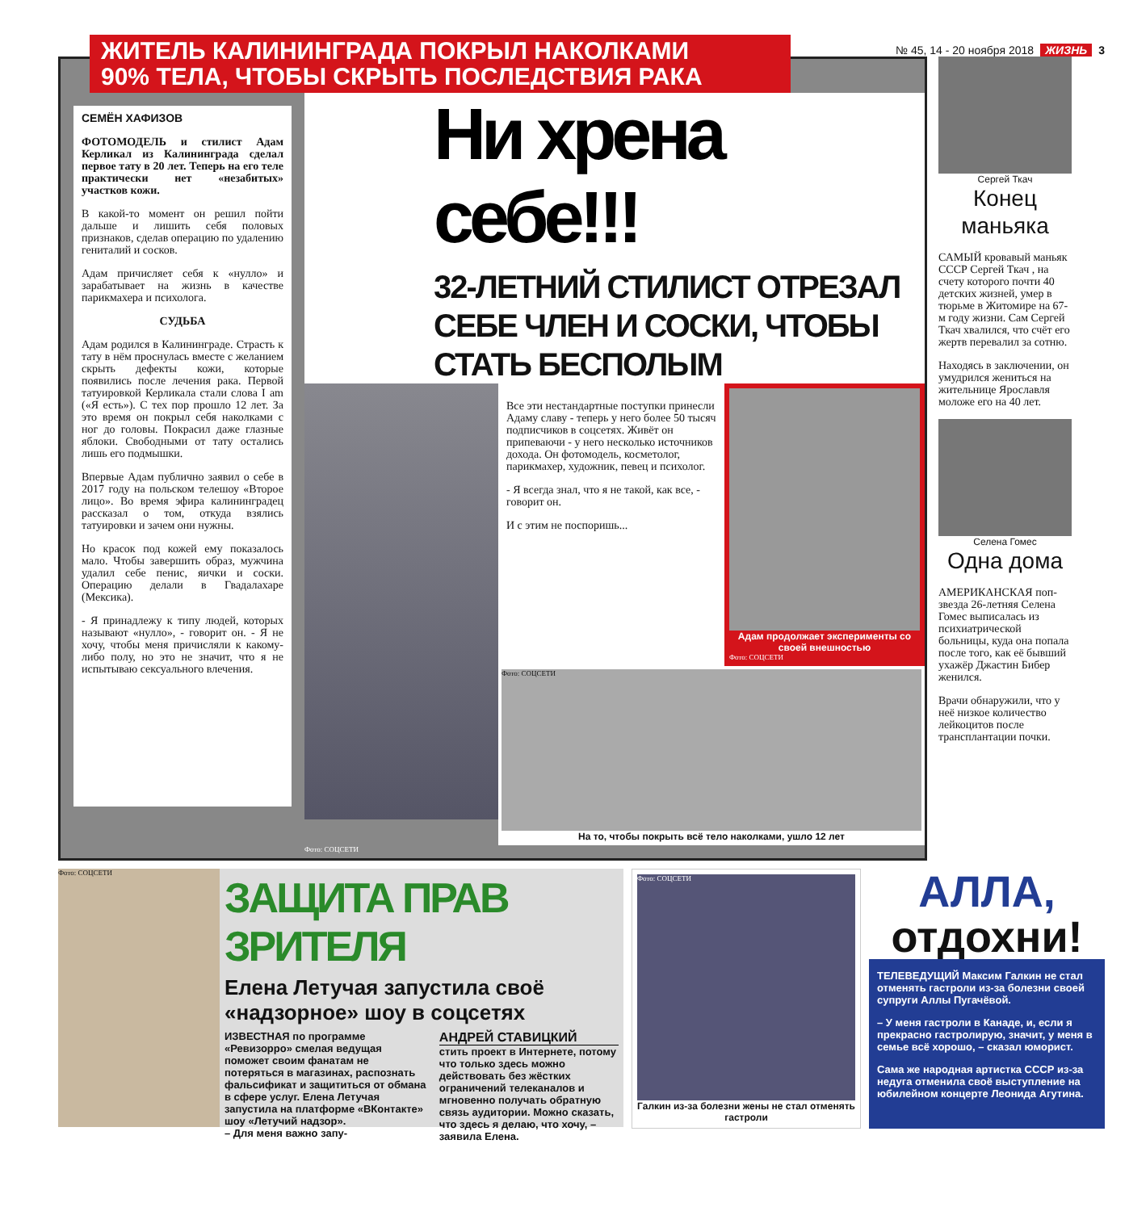№ 45, 14 - 20 ноября 2018 ЖИЗНЬ 3
ЖИТЕЛЬ КАЛИНИНГРАДА ПОКРЫЛ НАКОЛКАМИ
90% ТЕЛА, ЧТОБЫ СКРЫТЬ ПОСЛЕДСТВИЯ РАКА
СЕМЁН ХАФИЗОВ
ФОТОМОДЕЛЬ и стилист Адам Керликал из Калининграда сделал первое тату в 20 лет. Теперь на его теле практически нет «незабитых» участков кожи.
В какой-то момент он решил пойти дальше и лишить себя половых признаков, сделав операцию по удалению гениталий и сосков.
Адам причисляет себя к «нулло» и зарабатывает на жизнь в качестве парикмахера и психолога.
СУДЬБА
Адам родился в Калининграде. Страсть к тату в нём проснулась вместе с желанием скрыть дефекты кожи, которые появились после лечения рака. Первой татуировкой Керликала стали слова I am («Я есть»). С тех пор прошло 12 лет. За это время он покрыл себя наколками с ног до головы. Покрасил даже глазные яблоки. Свободными от тату остались лишь его подмышки.
Впервые Адам публично заявил о себе в 2017 году на польском телешоу «Второе лицо». Во время эфира калининградец рассказал о том, откуда взялись татуировки и зачем они нужны.
Но красок под кожей ему показалось мало. Чтобы завершить образ, мужчина удалил себе пенис, яички и соски. Операцию делали в Гвадалахаре (Мексика).
- Я принадлежу к типу людей, которых называют «нулло», - говорит он. - Я не хочу, чтобы меня причисляли к какому-либо полу, но это не значит, что я не испытываю сексуального влечения.
Ни хрена себе!!!
32-ЛЕТНИЙ СТИЛИСТ ОТРЕЗАЛ СЕБЕ ЧЛЕН И СОСКИ, ЧТОБЫ СТАТЬ БЕСПОЛЫМ
Все эти нестандартные поступки принесли Адаму славу - теперь у него более 50 тысяч подписчиков в соцсетях. Живёт он припеваючи - у него несколько источников дохода. Он фотомодель, косметолог, парикмахер, художник, певец и психолог.
- Я всегда знал, что я не такой, как все, - говорит он.
И с этим не поспоришь...
Адам продолжает эксперименты со своей внешностью
Фото: СОЦСЕТИ
Фото: СОЦСЕТИ
На то, чтобы покрыть всё тело наколками, ушло 12 лет
Фото: СОЦСЕТИ
Сергей Ткач
Конец маньяка
САМЫЙ кровавый маньяк СССР Сергей Ткач , на счету которого почти 40 детских жизней, умер в тюрьме в Житомире на 67-м году жизни. Сам Сергей Ткач хвалился, что счёт его жертв перевалил за сотню.
Находясь в заключении, он умудрился жениться на жительнице Ярославля моложе его на 40 лет.
Селена Гомес
Одна дома
АМЕРИКАНСКАЯ поп-звезда 26-летняя Селена Гомес выписалась из психиатрической больницы, куда она попала после того, как её бывший ухажёр Джастин Бибер женился.
Врачи обнаружили, что у неё низкое количество лейкоцитов после трансплантации почки.
Фото: СОЦСЕТИ
ЗАЩИТА ПРАВ ЗРИТЕЛЯ
Елена Летучая запустила своё «надзорное» шоу в соцсетях
ИЗВЕСТНАЯ по программе «Ревизорро» смелая ведущая поможет своим фанатам не потеряться в магазинах, распознать фальсификат и защититься от обмана в сфере услуг. Елена Летучая запустила на платформе «ВКонтакте» шоу «Летучий надзор».
– Для меня важно запу-
АНДРЕЙ СТАВИЦКИЙ
стить проект в Интернете, потому что только здесь можно действовать без жёстких ограничений телеканалов и мгновенно получать обратную связь аудитории. Можно сказать, что здесь я делаю, что хочу, – заявила Елена.
Фото: СОЦСЕТИ
Галкин из-за болезни жены не стал отменять гастроли
АЛЛА,
отдохни!
ТЕЛЕВЕДУЩИЙ Максим Галкин не стал отменять гастроли из-за болезни своей супруги Аллы Пугачёвой.
– У меня гастроли в Канаде, и, если я прекрасно гастролирую, значит, у меня в семье всё хорошо, – сказал юморист.
Сама же народная артистка СССР из-за недуга отменила своё выступление на юбилейном концерте Леонида Агутина.